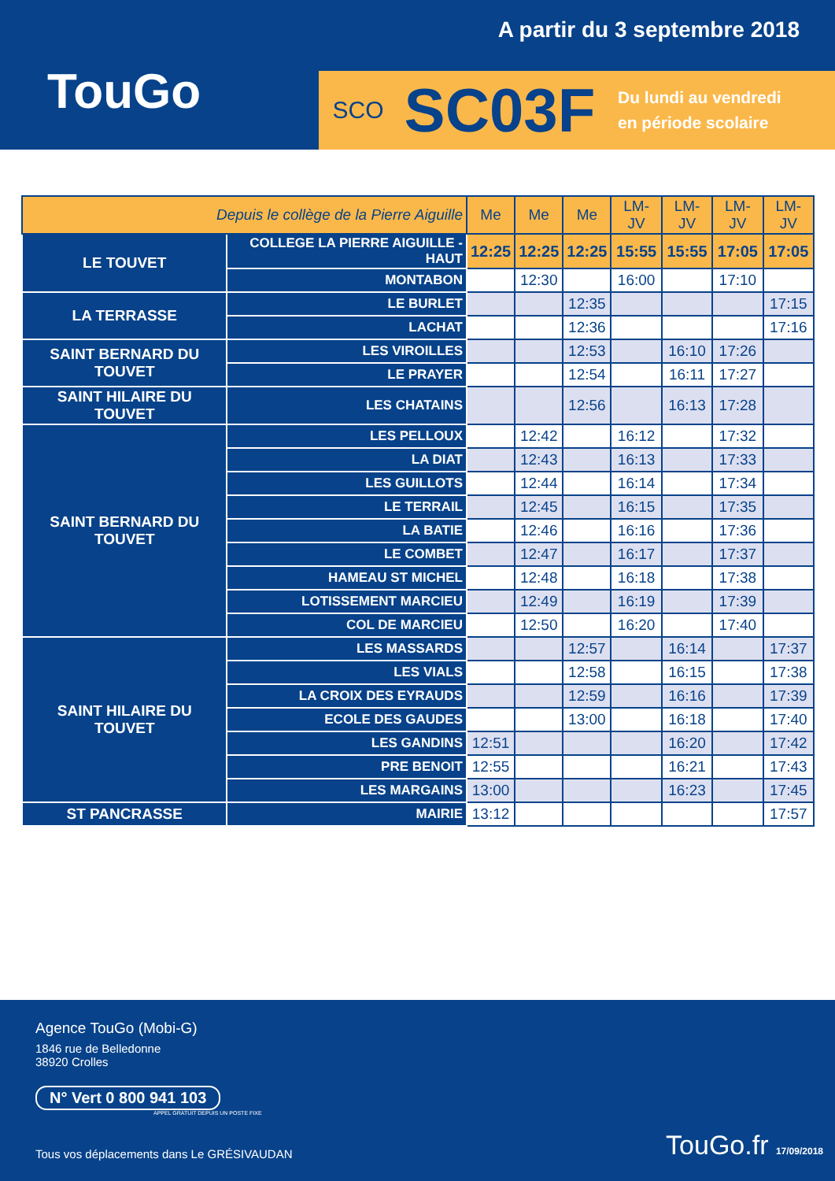A partir du 3 septembre 2018
TouGo
SCO
SC03F
Du lundi au vendredi
en période scolaire
| Depuis le collège de la Pierre Aiguille | | Me | Me | Me | LM-JV | LM-JV | LM-JV | LM-JV |
| --- | --- | --- | --- | --- | --- | --- | --- | --- |
| LE TOUVET | COLLEGE LA PIERRE AIGUILLE - HAUT | 12:25 | 12:25 | 12:25 | 15:55 | 15:55 | 17:05 | 17:05 |
| | MONTABON | | 12:30 | | 16:00 | | 17:10 | |
| LA TERRASSE | LE BURLET | | | 12:35 | | | | 17:15 |
| | LACHAT | | | 12:36 | | | | 17:16 |
| SAINT BERNARD DU TOUVET | LES VIROILLES | | | 12:53 | | 16:10 | 17:26 | |
| | LE PRAYER | | | 12:54 | | 16:11 | 17:27 | |
| SAINT HILAIRE DU TOUVET | LES CHATAINS | | | 12:56 | | 16:13 | 17:28 | |
| SAINT BERNARD DU TOUVET | LES PELLOUX | | 12:42 | | 16:12 | | 17:32 | |
| | LA DIAT | | 12:43 | | 16:13 | | 17:33 | |
| | LES GUILLOTS | | 12:44 | | 16:14 | | 17:34 | |
| | LE TERRAIL | | 12:45 | | 16:15 | | 17:35 | |
| | LA BATIE | | 12:46 | | 16:16 | | 17:36 | |
| | LE COMBET | | 12:47 | | 16:17 | | 17:37 | |
| | HAMEAU ST MICHEL | | 12:48 | | 16:18 | | 17:38 | |
| | LOTISSEMENT MARCIEU | | 12:49 | | 16:19 | | 17:39 | |
| | COL DE MARCIEU | | 12:50 | | 16:20 | | 17:40 | |
| SAINT HILAIRE DU TOUVET | LES MASSARDS | | | 12:57 | | 16:14 | | 17:37 |
| | LES VIALS | | | 12:58 | | 16:15 | | 17:38 |
| | LA CROIX DES EYRAUDS | | | 12:59 | | 16:16 | | 17:39 |
| | ECOLE DES GAUDES | | | 13:00 | | 16:18 | | 17:40 |
| | LES GANDINS | 12:51 | | | | 16:20 | | 17:42 |
| | PRE BENOIT | 12:55 | | | | 16:21 | | 17:43 |
| | LES MARGAINS | 13:00 | | | | 16:23 | | 17:45 |
| ST PANCRASSE | MAIRIE | 13:12 | | | | | | 17:57 |
Agence TouGo (Mobi-G)
1846 rue de Belledonne
38920 Crolles
N° Vert 0 800 941 103
APPEL GRATUIT DEPUIS UN POSTE FIXE
Tous vos déplacements dans Le GRÉSIVAUDAN TouGo.fr 17/09/2018